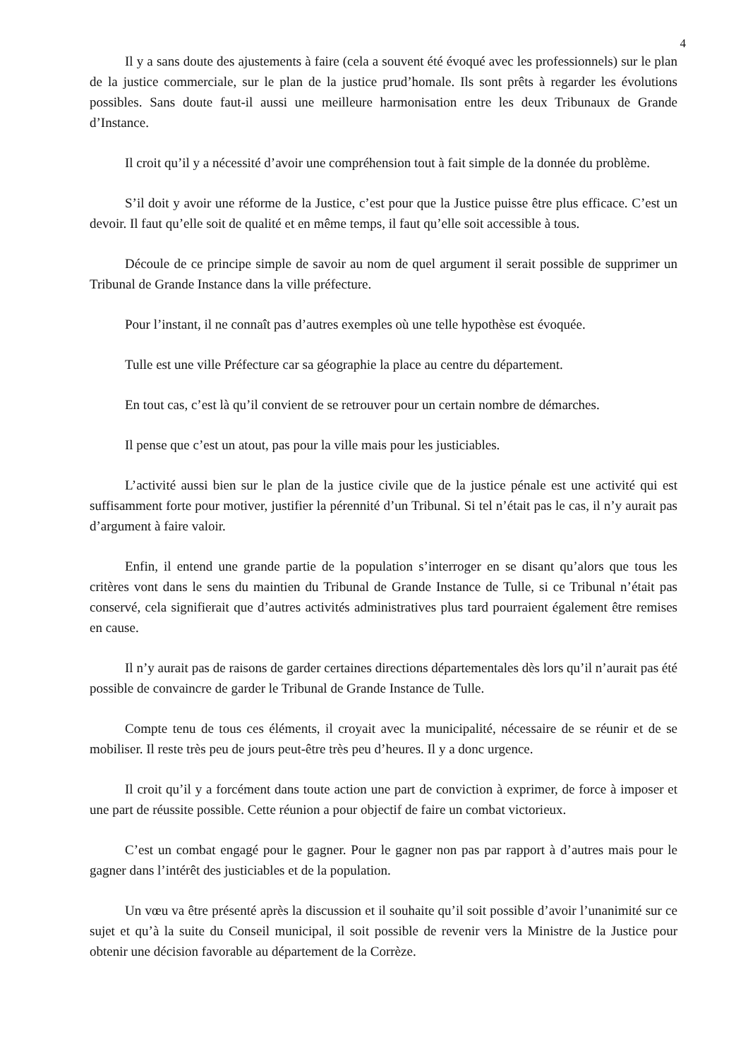4
Il y a sans doute des ajustements à faire (cela a souvent été évoqué avec les professionnels) sur le plan de la justice commerciale, sur le plan de la justice prud’homale. Ils sont prêts à regarder les évolutions possibles. Sans doute faut-il aussi une meilleure harmonisation entre les deux Tribunaux de Grande d’Instance.
Il croit qu’il y a nécessité d’avoir une compréhension tout à fait simple de la donnée du problème.
S’il doit y avoir une réforme de la Justice, c’est pour que la Justice puisse être plus efficace. C’est un devoir. Il faut qu’elle soit de qualité et en même temps, il faut qu’elle soit accessible à tous.
Découle de ce principe simple de savoir au nom de quel argument il serait possible de supprimer un Tribunal de Grande Instance dans la ville préfecture.
Pour l’instant, il ne connaît pas d’autres exemples où une telle hypothèse est évoquée.
Tulle est une ville Préfecture car sa géographie la place au centre du département.
En tout cas, c’est là qu’il convient de se retrouver pour un certain nombre de démarches.
Il pense que c’est un atout, pas pour la ville mais pour les justiciables.
L’activité aussi bien sur le plan de la justice civile que de la justice pénale est une activité qui est suffisamment forte pour motiver, justifier la pérennité d’un Tribunal. Si tel n’était pas le cas, il n’y aurait pas d’argument à faire valoir.
Enfin, il entend une grande partie de la population s’interroger en se disant qu’alors que tous les critères vont dans le sens du maintien du Tribunal de Grande Instance de Tulle, si ce Tribunal n’était pas conservé, cela signifierait que d’autres activités administratives plus tard pourraient également être remises en cause.
Il n’y aurait pas de raisons de garder certaines directions départementales dès lors qu’il n’aurait pas été possible de convaincre de garder le Tribunal de Grande Instance de Tulle.
Compte tenu de tous ces éléments, il croyait avec la municipalité, nécessaire de se réunir et de se mobiliser. Il reste très peu de jours peut-être très peu d’heures. Il y a donc urgence.
Il croit qu’il y a forcément dans toute action une part de conviction à exprimer, de force à imposer et une part de réussite possible. Cette réunion a pour objectif de faire un combat victorieux.
C’est un combat engagé pour le gagner. Pour le gagner non pas par rapport à d’autres mais pour le gagner dans l’intérêt des justiciables et de la population.
Un vœu va être présenté après la discussion et il souhaite qu’il soit possible d’avoir l’unanimité sur ce sujet et qu’à la suite du Conseil municipal, il soit possible de revenir vers la Ministre de la Justice pour obtenir une décision favorable au département de la Corrèze.